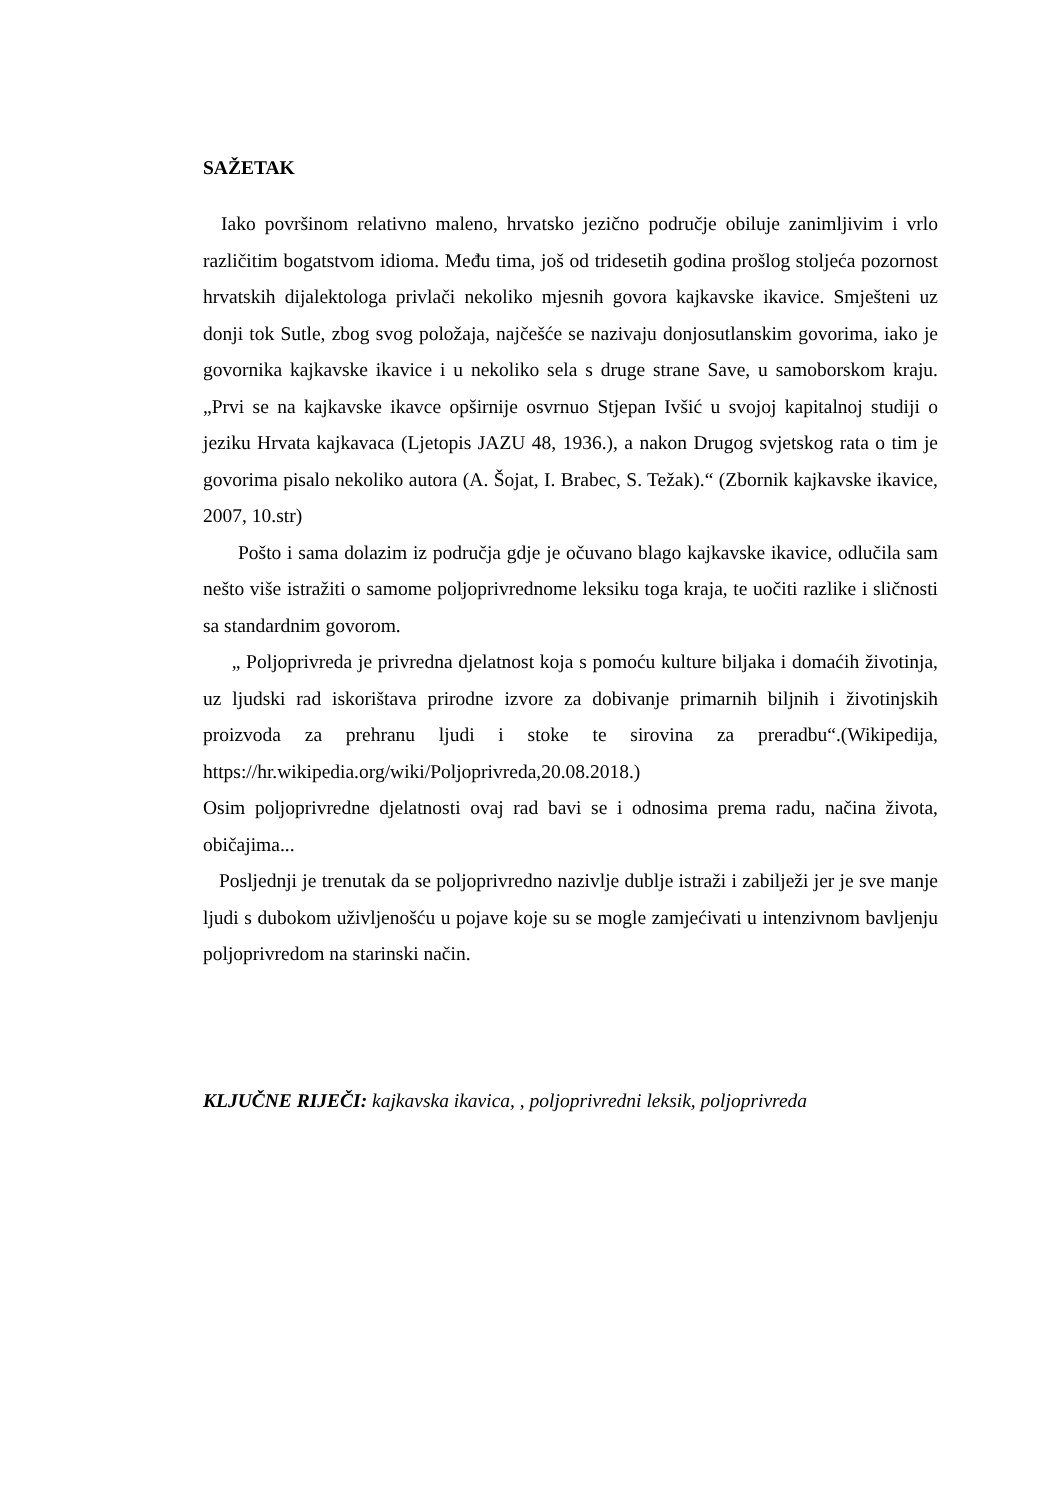SAŽETAK
Iako površinom relativno maleno, hrvatsko jezično područje obiluje zanimljivim i vrlo različitim bogatstvom idioma. Među tima, još od tridesetih godina prošlog stoljeća pozornost hrvatskih dijalektologa privlači nekoliko mjesnih govora kajkavske ikavice. Smješteni uz donji tok Sutle, zbog svog položaja, najčešće se nazivaju donjosutlanskim govorima, iako je govornika kajkavske ikavice i u nekoliko sela s druge strane Save, u samoborskom kraju. „Prvi se na kajkavske ikavce opširnije osvrnuo Stjepan Ivšić u svojoj kapitalnoj studiji o jeziku Hrvata kajkavaca (Ljetopis JAZU 48, 1936.), a nakon Drugog svjetskog rata o tim je govorima pisalo nekoliko autora (A. Šojat, I. Brabec, S. Težak).“ (Zbornik kajkavske ikavice, 2007, 10.str)
Pošto i sama dolazim iz područja gdje je očuvano blago kajkavske ikavice, odlučila sam nešto više istražiti o samome poljoprivrednome leksiku toga kraja, te uočiti razlike i sličnosti sa standardnim govorom.
„ Poljoprivreda je privredna djelatnost koja s pomoću kulture biljaka i domaćih životinja, uz ljudski rad iskorištava prirodne izvore za dobivanje primarnih biljnih i životinjskih proizvoda za prehranu ljudi i stoke te sirovina za preradbu“.(Wikipedija, https://hr.wikipedia.org/wiki/Poljoprivreda,20.08.2018.)
Osim poljoprivredne djelatnosti ovaj rad bavi se i odnosima prema radu, načina života, običajima...
Posljednji je trenutak da se poljoprivredno nazivlje dublje istraži i zabilježi jer je sve manje ljudi s dubokom uživljenošću u pojave koje su se mogle zamjećivati u intenzivnom bavljenju poljoprivredom na starinski način.
KLJUČNE RIJEČI: kajkavska ikavica, , poljoprivredni leksik, poljoprivreda